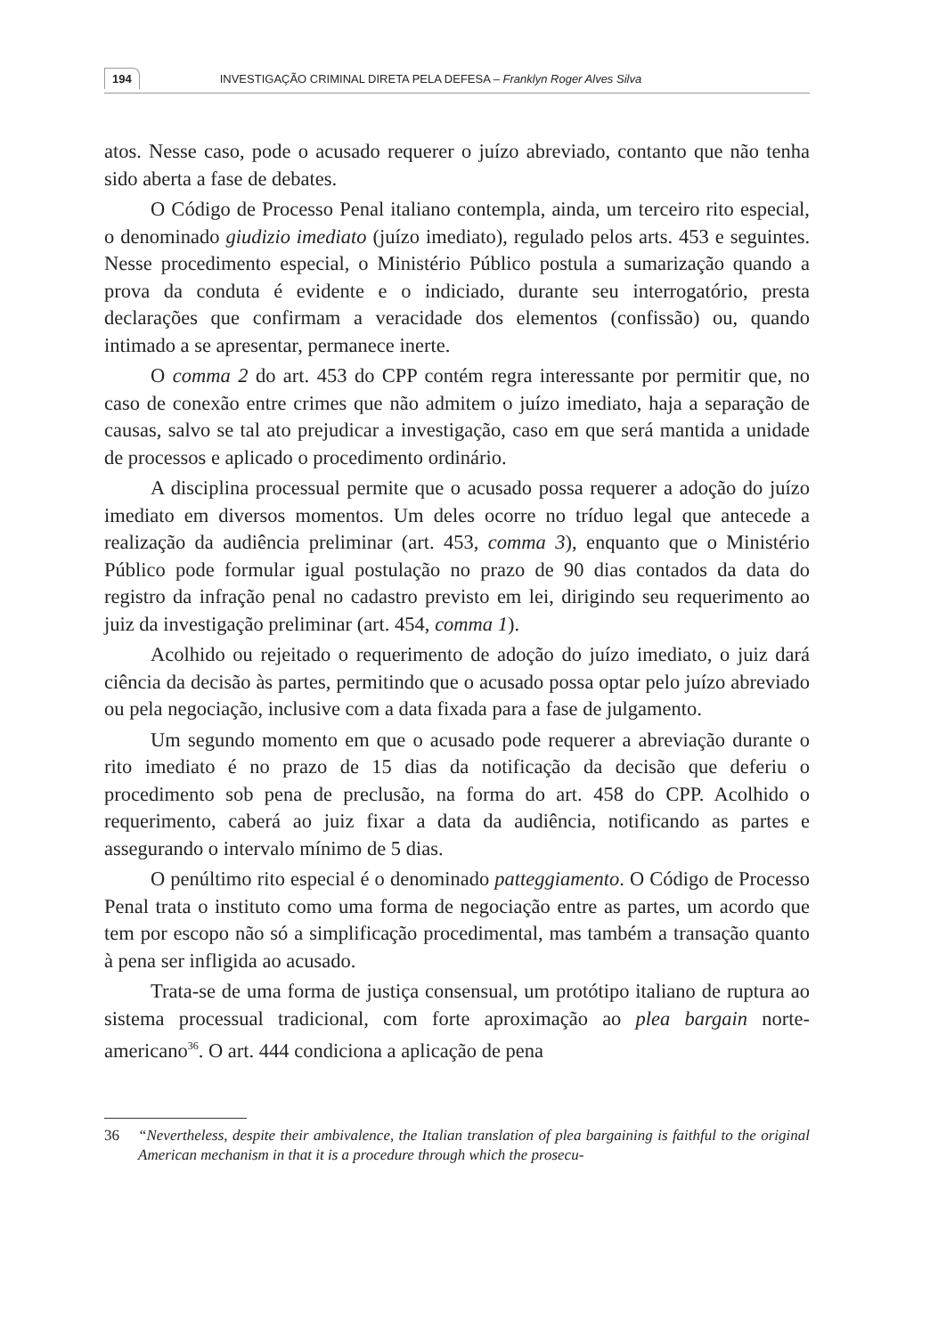194 INVESTIGAÇÃO CRIMINAL DIRETA PELA DEFESA – Franklyn Roger Alves Silva
atos. Nesse caso, pode o acusado requerer o juízo abreviado, contanto que não tenha sido aberta a fase de debates.
O Código de Processo Penal italiano contempla, ainda, um terceiro rito especial, o denominado giudizio imediato (juízo imediato), regulado pelos arts. 453 e seguintes. Nesse procedimento especial, o Ministério Público postula a sumarização quando a prova da conduta é evidente e o indiciado, durante seu interrogatório, presta declarações que confirmam a veracidade dos elementos (confissão) ou, quando intimado a se apresentar, permanece inerte.
O comma 2 do art. 453 do CPP contém regra interessante por permitir que, no caso de conexão entre crimes que não admitem o juízo imediato, haja a separação de causas, salvo se tal ato prejudicar a investigação, caso em que será mantida a unidade de processos e aplicado o procedimento ordinário.
A disciplina processual permite que o acusado possa requerer a adoção do juízo imediato em diversos momentos. Um deles ocorre no tríduo legal que antecede a realização da audiência preliminar (art. 453, comma 3), enquanto que o Ministério Público pode formular igual postulação no prazo de 90 dias contados da data do registro da infração penal no cadastro previsto em lei, dirigindo seu requerimento ao juiz da investigação preliminar (art. 454, comma 1).
Acolhido ou rejeitado o requerimento de adoção do juízo imediato, o juiz dará ciência da decisão às partes, permitindo que o acusado possa optar pelo juízo abreviado ou pela negociação, inclusive com a data fixada para a fase de julgamento.
Um segundo momento em que o acusado pode requerer a abreviação durante o rito imediato é no prazo de 15 dias da notificação da decisão que deferiu o procedimento sob pena de preclusão, na forma do art. 458 do CPP. Acolhido o requerimento, caberá ao juiz fixar a data da audiência, notificando as partes e assegurando o intervalo mínimo de 5 dias.
O penúltimo rito especial é o denominado patteggiamento. O Código de Processo Penal trata o instituto como uma forma de negociação entre as partes, um acordo que tem por escopo não só a simplificação procedimental, mas também a transação quanto à pena ser infligida ao acusado.
Trata-se de uma forma de justiça consensual, um protótipo italiano de ruptura ao sistema processual tradicional, com forte aproximação ao plea bargain norte-americano<sup>36</sup>. O art. 444 condiciona a aplicação de pena
36 “Nevertheless, despite their ambivalence, the Italian translation of plea bargaining is faithful to the original American mechanism in that it is a procedure through which the prosecu-